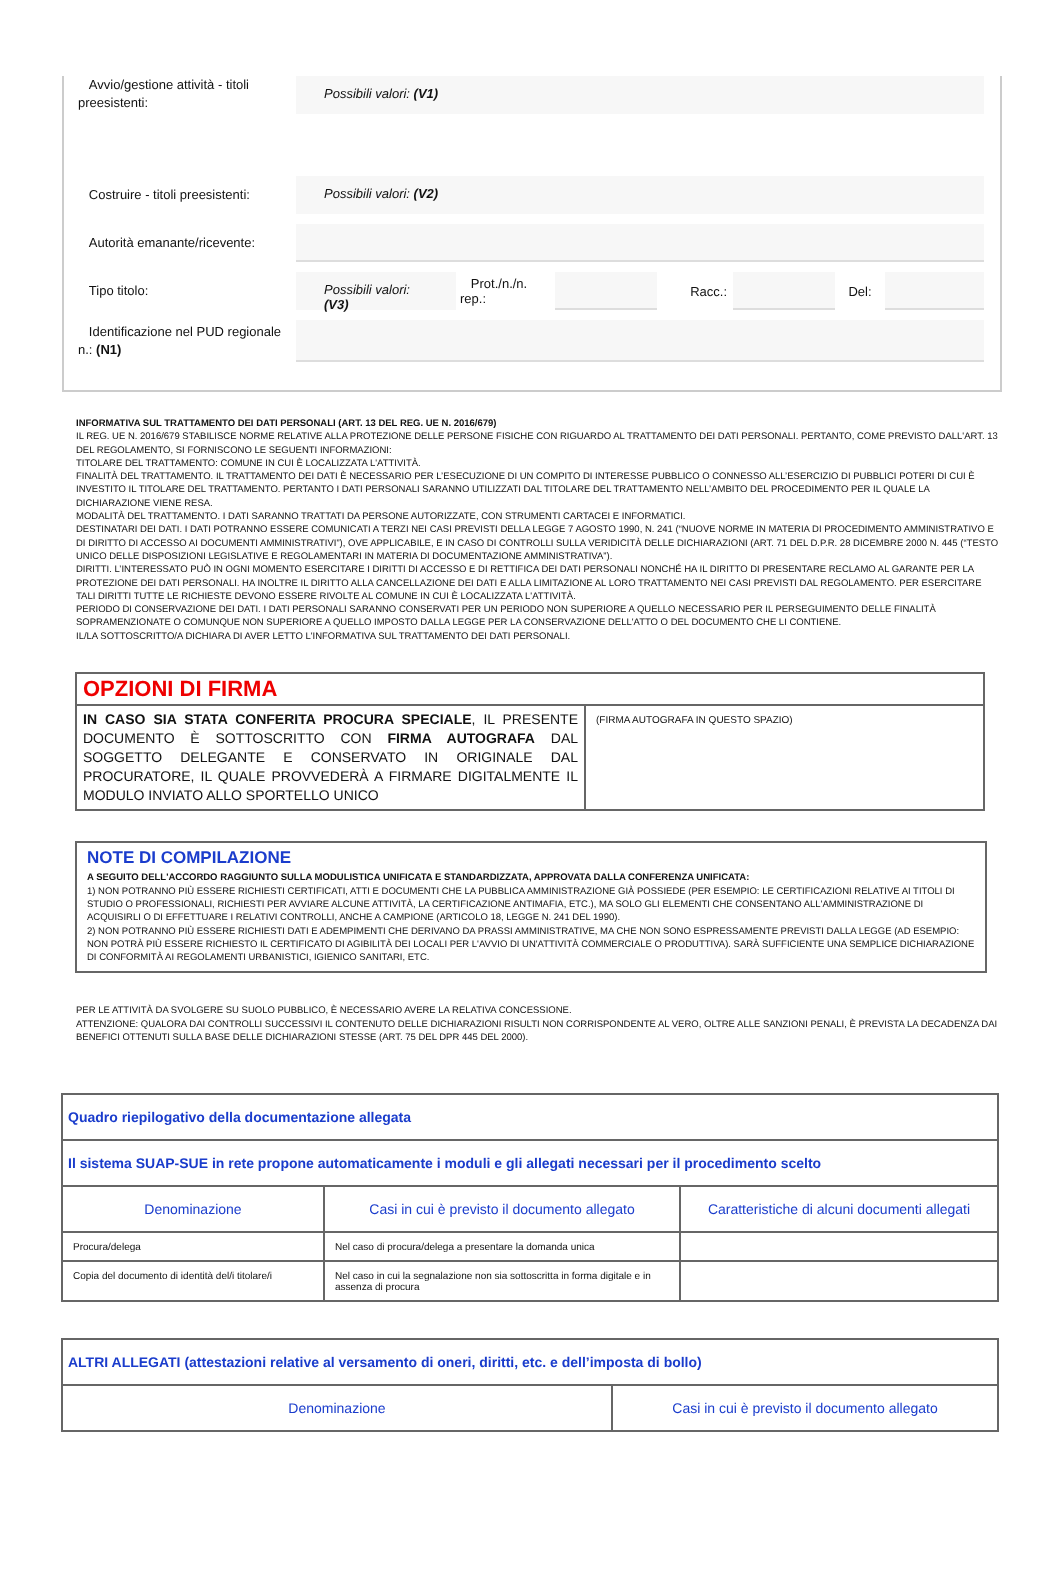Avvio/gestione attività - titoli preesistenti:
Possibili valori: (V1)
Costruire - titoli preesistenti:
Possibili valori: (V2)
Autorità emanante/ricevente:
Tipo titolo:
Possibili valori: (V3)
Prot./n./n. rep.:
Racc.: Del:
Identificazione nel PUD regionale n.: (N1)
INFORMATIVA SUL TRATTAMENTO DEI DATI PERSONALI (ART. 13 DEL REG. UE N. 2016/679)
IL REG. UE N. 2016/679 STABILISCE NORME RELATIVE ALLA PROTEZIONE DELLE PERSONE FISICHE CON RIGUARDO AL TRATTAMENTO DEI DATI PERSONALI. PERTANTO, COME PREVISTO DALL'ART. 13 DEL REGOLAMENTO, SI FORNISCONO LE SEGUENTI INFORMAZIONI:
TITOLARE DEL TRATTAMENTO: COMUNE IN CUI È LOCALIZZATA L'ATTIVITÀ.
FINALITÀ DEL TRATTAMENTO. IL TRATTAMENTO DEI DATI È NECESSARIO PER L’ESECUZIONE DI UN COMPITO DI INTERESSE PUBBLICO O CONNESSO ALL’ESERCIZIO DI PUBBLICI POTERI DI CUI È INVESTITO IL TITOLARE DEL TRATTAMENTO. PERTANTO I DATI PERSONALI SARANNO UTILIZZATI DAL TITOLARE DEL TRATTAMENTO NELL’AMBITO DEL PROCEDIMENTO PER IL QUALE LA DICHIARAZIONE VIENE RESA.
MODALITÀ DEL TRATTAMENTO. I DATI SARANNO TRATTATI DA PERSONE AUTORIZZATE, CON STRUMENTI CARTACEI E INFORMATICI.
DESTINATARI DEI DATI. I DATI POTRANNO ESSERE COMUNICATI A TERZI NEI CASI PREVISTI DELLA LEGGE 7 AGOSTO 1990, N. 241 (“NUOVE NORME IN MATERIA DI PROCEDIMENTO AMMINISTRATIVO E DI DIRITTO DI ACCESSO AI DOCUMENTI AMMINISTRATIVI”), OVE APPLICABILE, E IN CASO DI CONTROLLI SULLA VERIDICITÀ DELLE DICHIARAZIONI (ART. 71 DEL D.P.R. 28 DICEMBRE 2000 N. 445 (“TESTO UNICO DELLE DISPOSIZIONI LEGISLATIVE E REGOLAMENTARI IN MATERIA DI DOCUMENTAZIONE AMMINISTRATIVA”).
DIRITTI. L’INTERESSATO PUÒ IN OGNI MOMENTO ESERCITARE I DIRITTI DI ACCESSO E DI RETTIFICA DEI DATI PERSONALI NONCHÉ HA IL DIRITTO DI PRESENTARE RECLAMO AL GARANTE PER LA PROTEZIONE DEI DATI PERSONALI. HA INOLTRE IL DIRITTO ALLA CANCELLAZIONE DEI DATI E ALLA LIMITAZIONE AL LORO TRATTAMENTO NEI CASI PREVISTI DAL REGOLAMENTO. PER ESERCITARE TALI DIRITTI TUTTE LE RICHIESTE DEVONO ESSERE RIVOLTE AL COMUNE IN CUI È LOCALIZZATA L'ATTIVITÀ.
PERIODO DI CONSERVAZIONE DEI DATI. I DATI PERSONALI SARANNO CONSERVATI PER UN PERIODO NON SUPERIORE A QUELLO NECESSARIO PER IL PERSEGUIMENTO DELLE FINALITÀ SOPRAMENZIONATE O COMUNQUE NON SUPERIORE A QUELLO IMPOSTO DALLA LEGGE PER LA CONSERVAZIONE DELL'ATTO O DEL DOCUMENTO CHE LI CONTIENE.
IL/LA SOTTOSCRITTO/A DICHIARA DI AVER LETTO L'INFORMATIVA SUL TRATTAMENTO DEI DATI PERSONALI.
| OPZIONI DI FIRMA | |
| IN CASO SIA STATA CONFERITA PROCURA SPECIALE , IL PRESENTE DOCUMENTO È SOTTOSCRITTO CON FIRMA AUTOGRAFA DAL SOGGETTO DELEGANTE E CONSERVATO IN ORIGINALE DAL PROCURATORE, IL QUALE PROVVEDERÀ A FIRMARE DIGITALMENTE IL MODULO INVIATO ALLO SPORTELLO UNICO | (FIRMA AUTOGRAFA IN QUESTO SPAZIO) |
NOTE DI COMPILAZIONE
A SEGUITO DELL'ACCORDO RAGGIUNTO SULLA MODULISTICA UNIFICATA E STANDARDIZZATA, APPROVATA DALLA CONFERENZA UNIFICATA:
1) NON POTRANNO PIÙ ESSERE RICHIESTI CERTIFICATI, ATTI E DOCUMENTI CHE LA PUBBLICA AMMINISTRAZIONE GIÀ POSSIEDE (PER ESEMPIO: LE CERTIFICAZIONI RELATIVE AI TITOLI DI STUDIO O PROFESSIONALI, RICHIESTI PER AVVIARE ALCUNE ATTIVITÀ, LA CERTIFICAZIONE ANTIMAFIA, ETC.), MA SOLO GLI ELEMENTI CHE CONSENTANO ALL'AMMINISTRAZIONE DI ACQUISIRLI O DI EFFETTUARE I RELATIVI CONTROLLI, ANCHE A CAMPIONE (ARTICOLO 18, LEGGE N. 241 DEL 1990).
2) NON POTRANNO PIÙ ESSERE RICHIESTI DATI E ADEMPIMENTI CHE DERIVANO DA PRASSI AMMINISTRATIVE, MA CHE NON SONO ESPRESSAMENTE PREVISTI DALLA LEGGE (AD ESEMPIO: NON POTRÀ PIÙ ESSERE RICHIESTO IL CERTIFICATO DI AGIBILITÀ DEI LOCALI PER L'AVVIO DI UN'ATTIVITÀ COMMERCIALE O PRODUTTIVA). SARÀ SUFFICIENTE UNA SEMPLICE DICHIARAZIONE DI CONFORMITÀ AI REGOLAMENTI URBANISTICI, IGIENICO SANITARI, ETC.
PER LE ATTIVITÀ DA SVOLGERE SU SUOLO PUBBLICO, È NECESSARIO AVERE LA RELATIVA CONCESSIONE.
ATTENZIONE: QUALORA DAI CONTROLLI SUCCESSIVI IL CONTENUTO DELLE DICHIARAZIONI RISULTI NON CORRISPONDENTE AL VERO, OLTRE ALLE SANZIONI PENALI, È PREVISTA LA DECADENZA DAI BENEFICI OTTENUTI SULLA BASE DELLE DICHIARAZIONI STESSE (ART. 75 DEL DPR 445 DEL 2000).
| Quadro riepilogativo della documentazione allegata | | |
| --- | --- | --- |
| Il sistema SUAP-SUE in rete propone automaticamente i moduli e gli allegati necessari per il procedimento scelto | | |
| Denominazione | Casi in cui è previsto il documento allegato | Caratteristiche di alcuni documenti allegati |
| Procura/delega | Nel caso di procura/delega a presentare la domanda unica | |
| Copia del documento di identità del/i titolare/i | Nel caso in cui la segnalazione non sia sottoscritta in forma digitale e in assenza di procura | |
| ALTRI ALLEGATI (attestazioni relative al versamento di oneri, diritti, etc. e dell’imposta di bollo) | |
| --- | --- |
| Denominazione | Casi in cui è previsto il documento allegato |